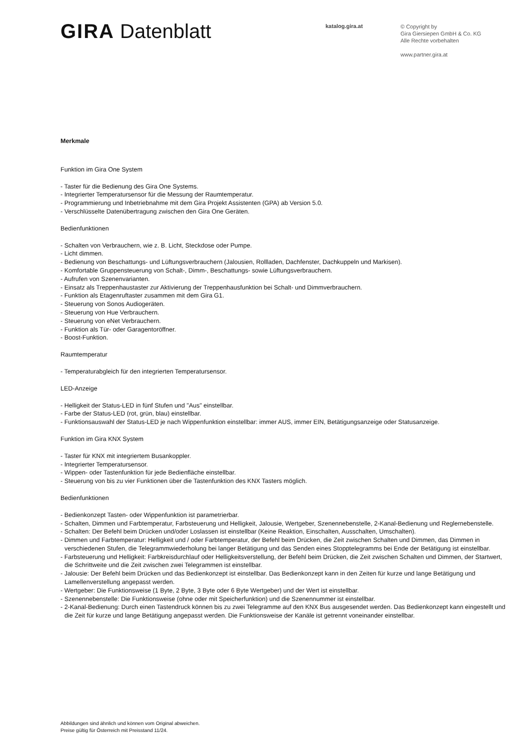GIRA Datenblatt
katalog.gira.at
© Copyright by
Gira Giersiepen GmbH & Co. KG
Alle Rechte vorbehalten
www.partner.gira.at
Merkmale
Funktion im Gira One System
- Taster für die Bedienung des Gira One Systems.
- Integrierter Temperatursensor für die Messung der Raumtemperatur.
- Programmierung und Inbetriebnahme mit dem Gira Projekt Assistenten (GPA) ab Version 5.0.
- Verschlüsselte Datenübertragung zwischen den Gira One Geräten.
Bedienfunktionen
- Schalten von Verbrauchern, wie z. B. Licht, Steckdose oder Pumpe.
- Licht dimmen.
- Bedienung von Beschattungs- und Lüftungsverbrauchern (Jalousien, Rollladen, Dachfenster, Dachkuppeln und Markisen).
- Komfortable Gruppensteuerung von Schalt-, Dimm-, Beschattungs- sowie Lüftungsverbrauchern.
- Aufrufen von Szenenvarianten.
- Einsatz als Treppenhaustaster zur Aktivierung der Treppenhausfunktion bei Schalt- und Dimmverbrauchern.
- Funktion als Etagenruftaster zusammen mit dem Gira G1.
- Steuerung von Sonos Audiogeräten.
- Steuerung von Hue Verbrauchern.
- Steuerung von eNet Verbrauchern.
- Funktion als Tür- oder Garagentoröffner.
- Boost-Funktion.
Raumtemperatur
- Temperaturabgleich für den integrierten Temperatursensor.
LED-Anzeige
- Helligkeit der Status-LED in fünf Stufen und "Aus" einstellbar.
- Farbe der Status-LED (rot, grün, blau) einstellbar.
- Funktionsauswahl der Status-LED je nach Wippenfunktion einstellbar: immer AUS, immer EIN, Betätigungsanzeige oder Statusanzeige.
Funktion im Gira KNX System
- Taster für KNX mit integriertem Busankoppler.
- Integrierter Temperatursensor.
- Wippen- oder Tastenfunktion für jede Bedienfläche einstellbar.
- Steuerung von bis zu vier Funktionen über die Tastenfunktion des KNX Tasters möglich.
Bedienfunktionen
- Bedienkonzept Tasten- oder Wippenfunktion ist parametrierbar.
- Schalten, Dimmen und Farbtemperatur, Farbsteuerung und Helligkeit, Jalousie, Wertgeber, Szenennebenstelle, 2-Kanal-Bedienung und Reglernebenstelle.
- Schalten: Der Befehl beim Drücken und/oder Loslassen ist einstellbar (Keine Reaktion, Einschalten, Ausschalten, Umschalten).
- Dimmen und Farbtemperatur: Helligkeit und / oder Farbtemperatur, der Befehl beim Drücken, die Zeit zwischen Schalten und Dimmen, das Dimmen in verschiedenen Stufen, die Telegrammwiederholung bei langer Betätigung und das Senden eines Stopptelegramms bei Ende der Betätigung ist einstellbar.
- Farbsteuerung und Helligkeit: Farbkreisdurchlauf oder Helligkeitsverstellung, der Befehl beim Drücken, die Zeit zwischen Schalten und Dimmen, der Startwert, die Schrittweite und die Zeit zwischen zwei Telegrammen ist einstellbar.
- Jalousie: Der Befehl beim Drücken und das Bedienkonzept ist einstellbar. Das Bedienkonzept kann in den Zeiten für kurze und lange Betätigung und Lamellenverstellung angepasst werden.
- Wertgeber: Die Funktionsweise (1 Byte, 2 Byte, 3 Byte oder 6 Byte Wertgeber) und der Wert ist einstellbar.
- Szenennebenstelle: Die Funktionsweise (ohne oder mit Speicherfunktion) und die Szenennummer ist einstellbar.
- 2-Kanal-Bedienung: Durch einen Tastendruck können bis zu zwei Telegramme auf den KNX Bus ausgesendet werden. Das Bedienkonzept kann eingestellt und die Zeit für kurze und lange Betätigung angepasst werden. Die Funktionsweise der Kanäle ist getrennt voneinander einstellbar.
Abbildungen sind ähnlich und können vom Original abweichen.
Preise gültig für Österreich mit Preisstand 11/24.